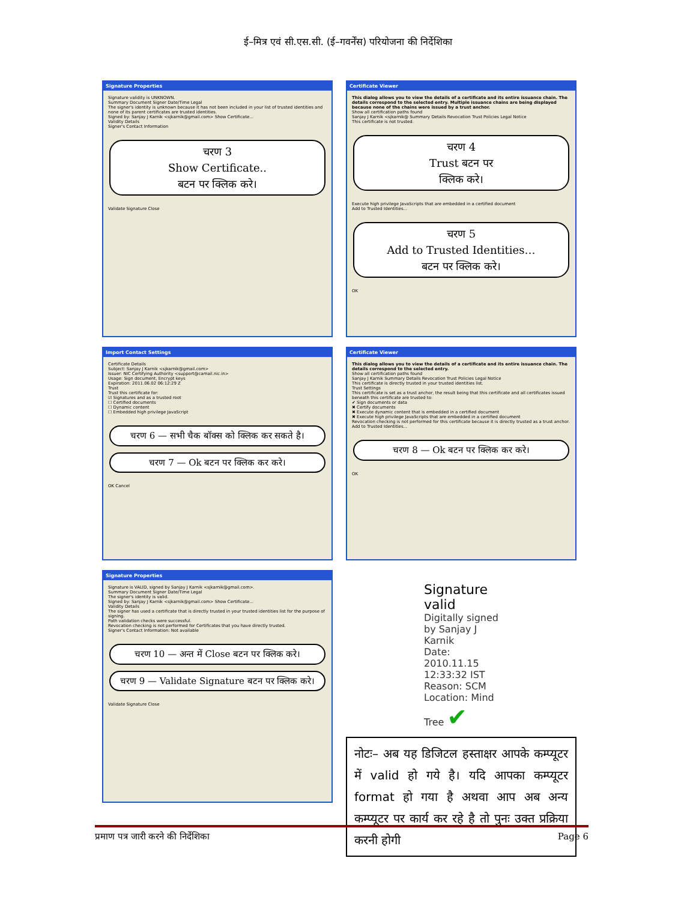ई–मित्र एवं सी.एस.सी. (ई–गवर्नेंस) परियोजना की निर्देशिका
Signature Properties
Signature validity is UNKNOWN.
Summary Document Signer Date/Time Legal
The signer's identity is unknown because it has not been included in your list of trusted identities and none of its parent certificates are trusted identities.
Signed by: Sanjay J Karnik <sjkarnik@gmail.com> Show Certificate...
Validity Details
Signer's Contact Information
चरण 3
Show Certificate..
बटन पर क्लिक करे।
Validate Signature Close
Certificate Viewer
This dialog allows you to view the details of a certificate and its entire issuance chain. The details correspond to the selected entry. Multiple issuance chains are being displayed because none of the chains were issued by a trust anchor.
Show all certification paths found
Sanjay J Karnik <sjkarnik@ Summary Details Revocation Trust Policies Legal Notice
This certificate is not trusted.
चरण 4
Trust बटन पर
क्लिक करे।
Execute high privilege JavaScripts that are embedded in a certified document
Add to Trusted Identities...
चरण 5
Add to Trusted Identities…
बटन पर क्लिक करे।
OK
Import Contact Settings
Certificate Details
Subject: Sanjay J Karnik <sjkarnik@gmail.com>
Issuer: NIC Certifying Authority <support@camail.nic.in>
Usage: Sign document, Encrypt keys
Expiration: 2011.06.02 06:12:29 Z
Trust
Trust this certificate for:
☑ Signatures and as a trusted root
☐ Certified documents
☐ Dynamic content
☐ Embedded high privilege JavaScript
चरण 6 — सभी चैक बॉक्स को क्लिक कर सकते है।
चरण 7 — Ok बटन पर क्लिक कर करे।
OK Cancel
Certificate Viewer
This dialog allows you to view the details of a certificate and its entire issuance chain. The details correspond to the selected entry.
Show all certification paths found
Sanjay J Karnik Summary Details Revocation Trust Policies Legal Notice
This certificate is directly trusted in your trusted identities list.
Trust Settings
This certificate is set as a trust anchor, the result being that this certificate and all certificates issued beneath this certificate are trusted to:
✔ Sign documents or data
✖ Certify documents
✖ Execute dynamic content that is embedded in a certified document
✖ Execute high privilege JavaScripts that are embedded in a certified document
Revocation checking is not performed for this certificate because it is directly trusted as a trust anchor.
Add to Trusted Identities...
चरण 8 — Ok बटन पर क्लिक कर करे।
OK
Signature Properties
Signature is VALID, signed by Sanjay J Karnik <sjkarnik@gmail.com>.
Summary Document Signer Date/Time Legal
The signer's identity is valid.
Signed by: Sanjay J Karnik <sjkarnik@gmail.com> Show Certificate...
Validity Details
The signer has used a certificate that is directly trusted in your trusted identities list for the purpose of signing.
Path validation checks were successful.
Revocation checking is not performed for Certificates that you have directly trusted.
Signer's Contact Information: Not available
चरण 10 — अन्त में Close बटन पर क्लिक करे।
चरण 9 — Validate Signature बटन पर क्लिक करे।
Validate Signature Close
Signature valid
Digitally signed by Sanjay J Karnik
Date: 2010.11.15 12:33:32 IST
Reason: SCM
Location: Mind Tree ✔
नोटः– अब यह डिजिटल हस्ताक्षर आपके कम्प्यूटर में valid हो गये है। यदि आपका कम्प्यूटर format हो गया है अथवा आप अब अन्य कम्प्यूटर पर कार्य कर रहे है तो पुनः उक्त प्रक्रिया करनी होगी
प्रमाण पत्र जारी करने की निर्देशिका Page 6